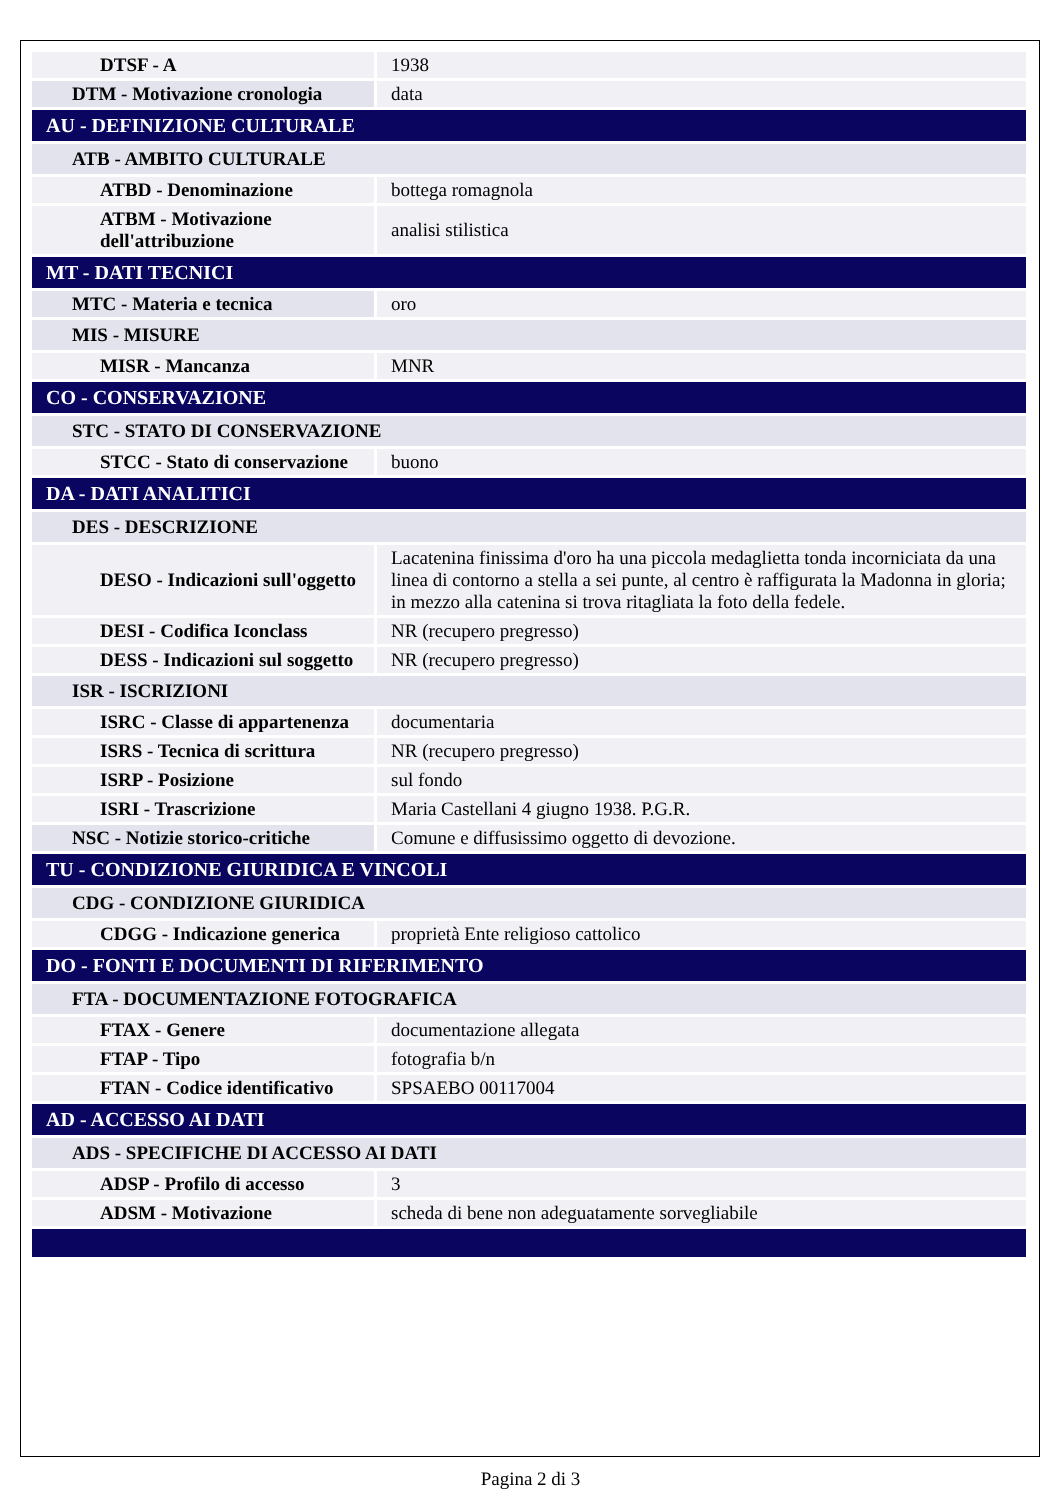| DTSF - A | 1938 |
| DTM - Motivazione cronologia | data |
| AU - DEFINIZIONE CULTURALE | |
| ATB - AMBITO CULTURALE | |
| ATBD - Denominazione | bottega romagnola |
| ATBM - Motivazione dell'attribuzione | analisi stilistica |
| MT - DATI TECNICI | |
| MTC - Materia e tecnica | oro |
| MIS - MISURE | |
| MISR - Mancanza | MNR |
| CO - CONSERVAZIONE | |
| STC - STATO DI CONSERVAZIONE | |
| STCC - Stato di conservazione | buono |
| DA - DATI ANALITICI | |
| DES - DESCRIZIONE | |
| DESO - Indicazioni sull'oggetto | Lacatenina finissima d'oro ha una piccola medaglietta tonda incorniciata da una linea di contorno a stella a sei punte, al centro è raffigurata la Madonna in gloria; in mezzo alla catenina si trova ritagliata la foto della fedele. |
| DESI - Codifica Iconclass | NR (recupero pregresso) |
| DESS - Indicazioni sul soggetto | NR (recupero pregresso) |
| ISR - ISCRIZIONI | |
| ISRC - Classe di appartenenza | documentaria |
| ISRS - Tecnica di scrittura | NR (recupero pregresso) |
| ISRP - Posizione | sul fondo |
| ISRI - Trascrizione | Maria Castellani 4 giugno 1938. P.G.R. |
| NSC - Notizie storico-critiche | Comune e diffusissimo oggetto di devozione. |
| TU - CONDIZIONE GIURIDICA E VINCOLI | |
| CDG - CONDIZIONE GIURIDICA | |
| CDGG - Indicazione generica | proprietà Ente religioso cattolico |
| DO - FONTI E DOCUMENTI DI RIFERIMENTO | |
| FTA - DOCUMENTAZIONE FOTOGRAFICA | |
| FTAX - Genere | documentazione allegata |
| FTAP - Tipo | fotografia b/n |
| FTAN - Codice identificativo | SPSAEBO 00117004 |
| AD - ACCESSO AI DATI | |
| ADS - SPECIFICHE DI ACCESSO AI DATI | |
| ADSP - Profilo di accesso | 3 |
| ADSM - Motivazione | scheda di bene non adeguatamente sorvegliabile |
Pagina 2 di 3